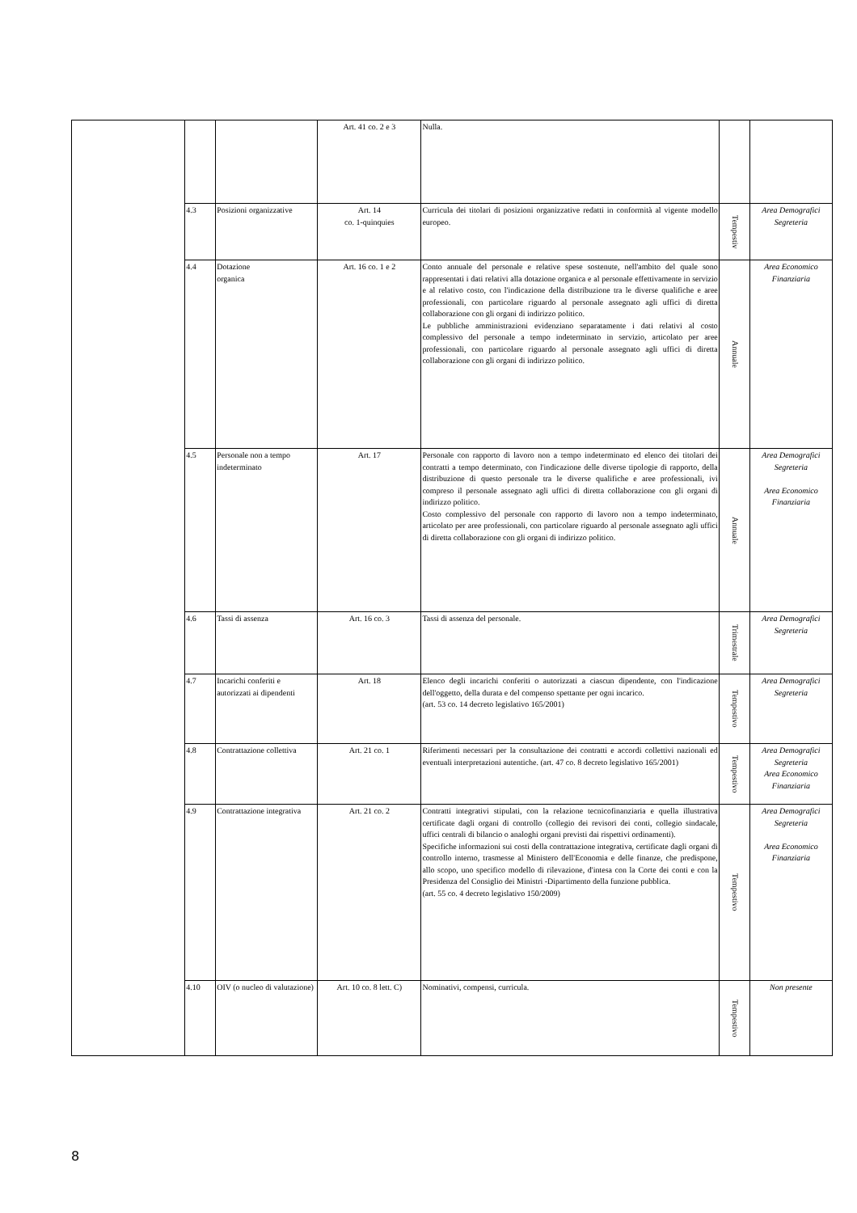| | | | Art. 41 co. 2 e 3 | Nulla. | | |
| | 4.3 | Posizioni organizzative | Art. 14 co. 1-quinquies | Curricula dei titolari di posizioni organizzative redatti in conformità al vigente modello europeo. | Tempestiv | Area Demografici Segreteria |
| | 4.4 | Dotazione organica | Art. 16 co. 1 e 2 | Conto annuale del personale e relative spese sostenute, nell'ambito del quale sono rappresentati i dati relativi alla dotazione organica e al personale effettivamente in servizio e al relativo costo, con l'indicazione della distribuzione tra le diverse qualifiche e aree professionali, con particolare riguardo al personale assegnato agli uffici di diretta collaborazione con gli organi di indirizzo politico. Le pubbliche amministrazioni evidenziano separatamente i dati relativi al costo complessivo del personale a tempo indeterminato in servizio, articolato per aree professionali, con particolare riguardo al personale assegnato agli uffici di diretta collaborazione con gli organi di indirizzo politico. | Annuale | Area Economico Finanziaria |
| | 4.5 | Personale non a tempo indeterminato | Art. 17 | Personale con rapporto di lavoro non a tempo indeterminato ed elenco dei titolari dei contratti a tempo determinato, con l'indicazione delle diverse tipologie di rapporto, della distribuzione di questo personale tra le diverse qualifiche e aree professionali, ivi compreso il personale assegnato agli uffici di diretta collaborazione con gli organi di indirizzo politico. Costo complessivo del personale con rapporto di lavoro non a tempo indeterminato, articolato per aree professionali, con particolare riguardo al personale assegnato agli uffici di diretta collaborazione con gli organi di indirizzo politico. | Annuale | Area Demografici Segreteria Area Economico Finanziaria |
| | 4.6 | Tassi di assenza | Art. 16 co. 3 | Tassi di assenza del personale. | Trimestrale | Area Demografici Segreteria |
| | 4.7 | Incarichi conferiti e autorizzati ai dipendenti | Art. 18 | Elenco degli incarichi conferiti o autorizzati a ciascun dipendente, con l'indicazione dell'oggetto, della durata e del compenso spettante per ogni incarico. (art. 53 co. 14 decreto legislativo 165/2001) | Tempestivo | Area Demografici Segreteria |
| | 4.8 | Contrattazione collettiva | Art. 21 co. 1 | Riferimenti necessari per la consultazione dei contratti e accordi collettivi nazionali ed eventuali interpretazioni autentiche. (art. 47 co. 8 decreto legislativo 165/2001) | Tempestivo | Area Demografici Segreteria Area Economico Finanziaria |
| | 4.9 | Contrattazione integrativa | Art. 21 co. 2 | Contratti integrativi stipulati, con la relazione tecnicofinanziaria e quella illustrativa certificate dagli organi di controllo (collegio dei revisori dei conti, collegio sindacale, uffici centrali di bilancio o analoghi organi previsti dai rispettivi ordinamenti). Specifiche informazioni sui costi della contrattazione integrativa, certificate dagli organi di controllo interno, trasmesse al Ministero dell'Economia e delle finanze, che predispone, allo scopo, uno specifico modello di rilevazione, d'intesa con la Corte dei conti e con la Presidenza del Consiglio dei Ministri -Dipartimento della funzione pubblica. (art. 55 co. 4 decreto legislativo 150/2009) | Tempestivo | Area Demografici Segreteria Area Economico Finanziaria |
| | 4.10 | OIV (o nucleo di valutazione) | Art. 10 co. 8 lett. C) | Nominativi, compensi, curricula. | Tempestivo | Non presente |
8